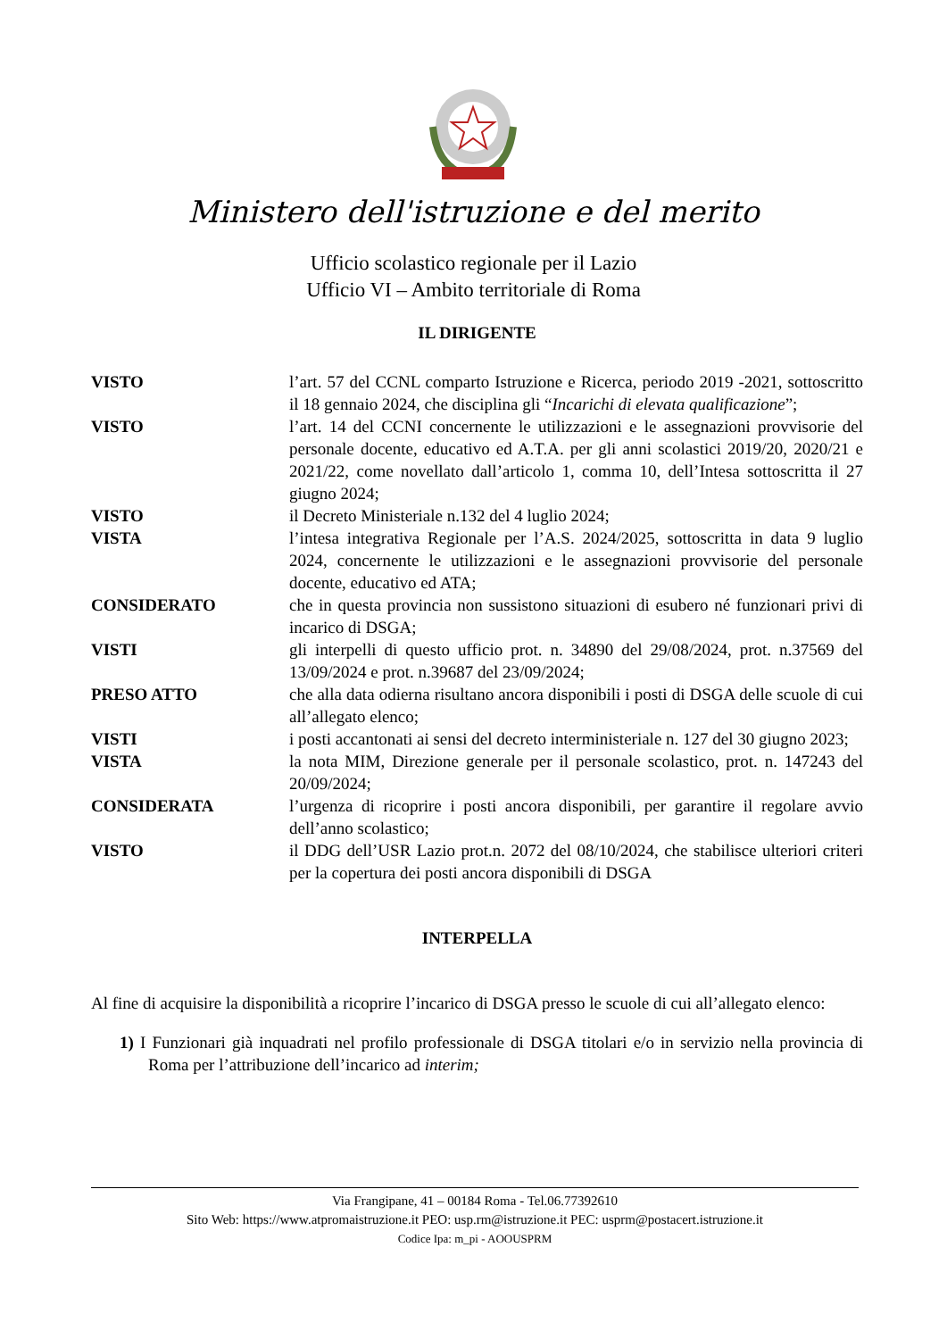Ministero dell'istruzione e del merito
Ufficio scolastico regionale per il Lazio
Ufficio VI – Ambito territoriale di Roma
IL DIRIGENTE
VISTO l’art. 57 del CCNL comparto Istruzione e Ricerca, periodo 2019 -2021, sottoscritto il 18 gennaio 2024, che disciplina gli “Incarichi di elevata qualificazione”;
VISTO l’art. 14 del CCNI concernente le utilizzazioni e le assegnazioni provvisorie del personale docente, educativo ed A.T.A. per gli anni scolastici 2019/20, 2020/21 e 2021/22, come novellato dall’articolo 1, comma 10, dell’Intesa sottoscritta il 27 giugno 2024;
VISTO il Decreto Ministeriale n.132 del 4 luglio 2024;
VISTA l’intesa integrativa Regionale per l’A.S. 2024/2025, sottoscritta in data 9 luglio 2024, concernente le utilizzazioni e le assegnazioni provvisorie del personale docente, educativo ed ATA;
CONSIDERATO che in questa provincia non sussistono situazioni di esubero né funzionari privi di incarico di DSGA;
VISTI gli interpelli di questo ufficio prot. n. 34890 del 29/08/2024, prot. n.37569 del 13/09/2024 e prot. n.39687 del 23/09/2024;
PRESO ATTO che alla data odierna risultano ancora disponibili i posti di DSGA delle scuole di cui all’allegato elenco;
VISTI i posti accantonati ai sensi del decreto interministeriale n. 127 del 30 giugno 2023;
VISTA la nota MIM, Direzione generale per il personale scolastico, prot. n. 147243 del 20/09/2024;
CONSIDERATA l’urgenza di ricoprire i posti ancora disponibili, per garantire il regolare avvio dell’anno scolastico;
VISTO il DDG dell’USR Lazio prot.n. 2072 del 08/10/2024, che stabilisce ulteriori criteri per la copertura dei posti ancora disponibili di DSGA
INTERPELLA
Al fine di acquisire la disponibilità a ricoprire l’incarico di DSGA presso le scuole di cui all’allegato elenco:
1) I Funzionari già inquadrati nel profilo professionale di DSGA titolari e/o in servizio nella provincia di Roma per l’attribuzione dell’incarico ad interim;
Via Frangipane, 41 – 00184 Roma - Tel.06.77392610
Sito Web: https://www.atpromaistruzione.it PEO: usp.rm@istruzione.it PEC: usprm@postacert.istruzione.it
Codice Ipa: m_pi - AOOUSPRM